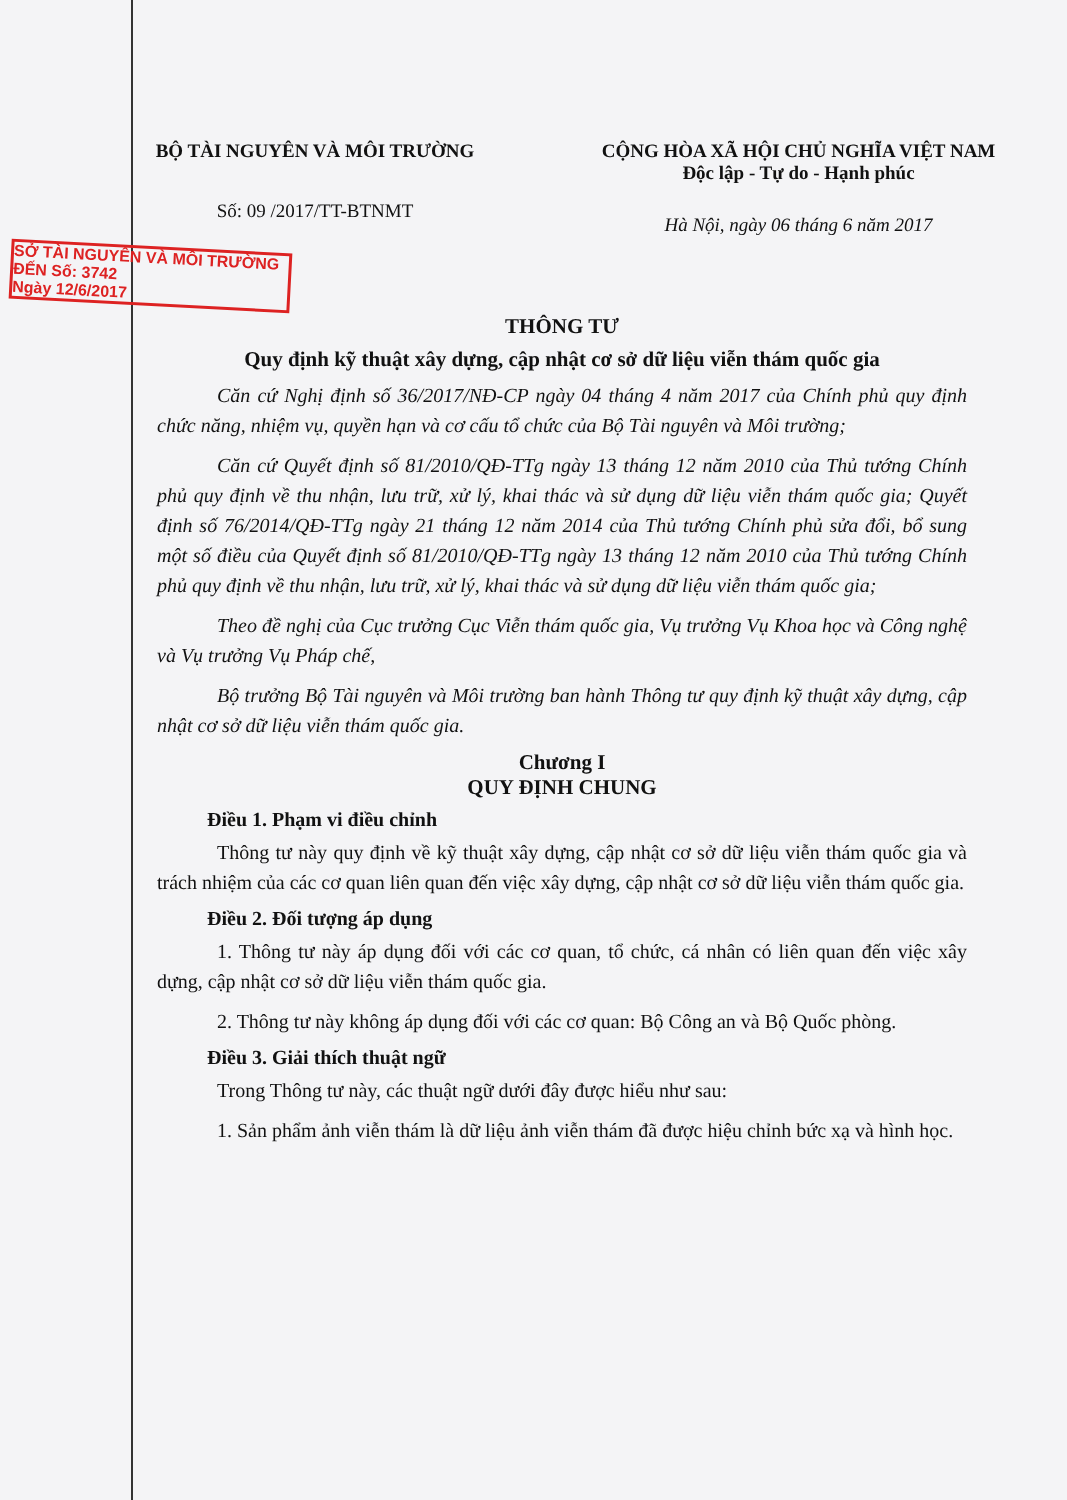BỘ TÀI NGUYÊN VÀ MÔI TRƯỜNG
Số: 09 /2017/TT-BTNMT
CỘNG HÒA XÃ HỘI CHỦ NGHĨA VIỆT NAM
Độc lập - Tự do - Hạnh phúc
Hà Nội, ngày 06 tháng 6 năm 2017
SỞ TÀI NGUYÊN VÀ MÔI TRƯỜNG
ĐẾN Số: 3742
Ngày 12/6/2017
THÔNG TƯ
Quy định kỹ thuật xây dựng, cập nhật cơ sở dữ liệu viễn thám quốc gia
Căn cứ Nghị định số 36/2017/NĐ-CP ngày 04 tháng 4 năm 2017 của Chính phủ quy định chức năng, nhiệm vụ, quyền hạn và cơ cấu tổ chức của Bộ Tài nguyên và Môi trường;
Căn cứ Quyết định số 81/2010/QĐ-TTg ngày 13 tháng 12 năm 2010 của Thủ tướng Chính phủ quy định về thu nhận, lưu trữ, xử lý, khai thác và sử dụng dữ liệu viễn thám quốc gia; Quyết định số 76/2014/QĐ-TTg ngày 21 tháng 12 năm 2014 của Thủ tướng Chính phủ sửa đổi, bổ sung một số điều của Quyết định số 81/2010/QĐ-TTg ngày 13 tháng 12 năm 2010 của Thủ tướng Chính phủ quy định về thu nhận, lưu trữ, xử lý, khai thác và sử dụng dữ liệu viễn thám quốc gia;
Theo đề nghị của Cục trưởng Cục Viễn thám quốc gia, Vụ trưởng Vụ Khoa học và Công nghệ và Vụ trưởng Vụ Pháp chế,
Bộ trưởng Bộ Tài nguyên và Môi trường ban hành Thông tư quy định kỹ thuật xây dựng, cập nhật cơ sở dữ liệu viễn thám quốc gia.
Chương I
QUY ĐỊNH CHUNG
Điều 1. Phạm vi điều chỉnh
Thông tư này quy định về kỹ thuật xây dựng, cập nhật cơ sở dữ liệu viễn thám quốc gia và trách nhiệm của các cơ quan liên quan đến việc xây dựng, cập nhật cơ sở dữ liệu viễn thám quốc gia.
Điều 2. Đối tượng áp dụng
1. Thông tư này áp dụng đối với các cơ quan, tổ chức, cá nhân có liên quan đến việc xây dựng, cập nhật cơ sở dữ liệu viễn thám quốc gia.
2. Thông tư này không áp dụng đối với các cơ quan: Bộ Công an và Bộ Quốc phòng.
Điều 3. Giải thích thuật ngữ
Trong Thông tư này, các thuật ngữ dưới đây được hiểu như sau:
1. Sản phẩm ảnh viễn thám là dữ liệu ảnh viễn thám đã được hiệu chỉnh bức xạ và hình học.